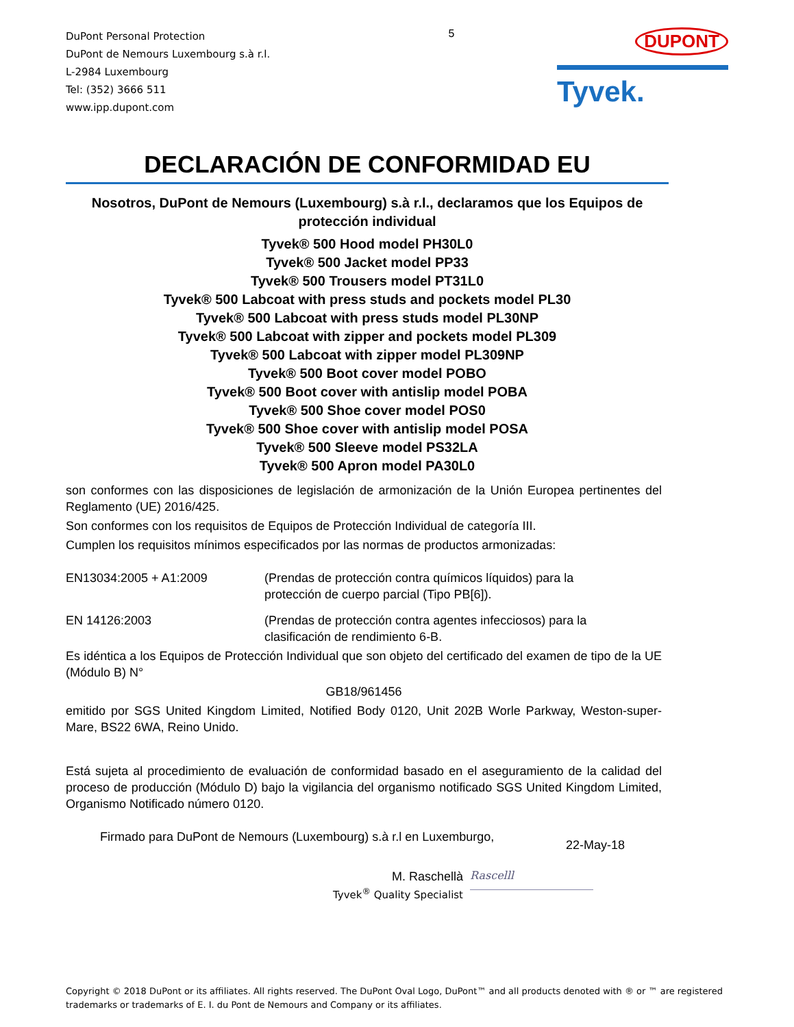DuPont Personal Protection
DuPont de Nemours Luxembourg s.à r.l.
L-2984 Luxembourg
Tel: (352) 3666 511
www.ipp.dupont.com
5
DUPONT
Tyvek.
DECLARACIÓN DE CONFORMIDAD EU
Nosotros, DuPont de Nemours (Luxembourg) s.à r.l., declaramos que los Equipos de protección individual
Tyvek® 500 Hood model PH30L0
Tyvek® 500 Jacket model PP33
Tyvek® 500 Trousers model PT31L0
Tyvek® 500 Labcoat with press studs and pockets model PL30
Tyvek® 500 Labcoat with press studs model PL30NP
Tyvek® 500 Labcoat with zipper and pockets model PL309
Tyvek® 500 Labcoat with zipper model PL309NP
Tyvek® 500 Boot cover model POBO
Tyvek® 500 Boot cover with antislip model POBA
Tyvek® 500 Shoe cover model POS0
Tyvek® 500 Shoe cover with antislip model POSA
Tyvek® 500 Sleeve model PS32LA
Tyvek® 500 Apron model PA30L0
son conformes con las disposiciones de legislación de armonización de la Unión Europea pertinentes del Reglamento (UE) 2016/425.
Son conformes con los requisitos de Equipos de Protección Individual de categoría III.
Cumplen los requisitos mínimos especificados por las normas de productos armonizadas:
EN13034:2005 + A1:2009 (Prendas de protección contra químicos líquidos) para la
protección de cuerpo parcial (Tipo PB[6]).
EN 14126:2003 (Prendas de protección contra agentes infecciosos) para la
clasificación de rendimiento 6-B.
Es idéntica a los Equipos de Protección Individual que son objeto del certificado del examen de tipo de la UE (Módulo B) N°
GB18/961456
emitido por SGS United Kingdom Limited, Notified Body 0120, Unit 202B Worle Parkway, Weston-super-Mare, BS22 6WA, Reino Unido.
Está sujeta al procedimiento de evaluación de conformidad basado en el aseguramiento de la calidad del proceso de producción (Módulo D) bajo la vigilancia del organismo notificado SGS United Kingdom Limited, Organismo Notificado número 0120.
Firmado para DuPont de Nemours (Luxembourg) s.à r.l en Luxemburgo,
22-May-18
M. Raschellà
Tyvek<sup>®</sup> Quality Specialist
Rascelll
Copyright © 2018 DuPont or its affiliates. All rights reserved. The DuPont Oval Logo, DuPont™ and all products denoted with ® or ™ are registered trademarks or trademarks of E. I. du Pont de Nemours and Company or its affiliates.